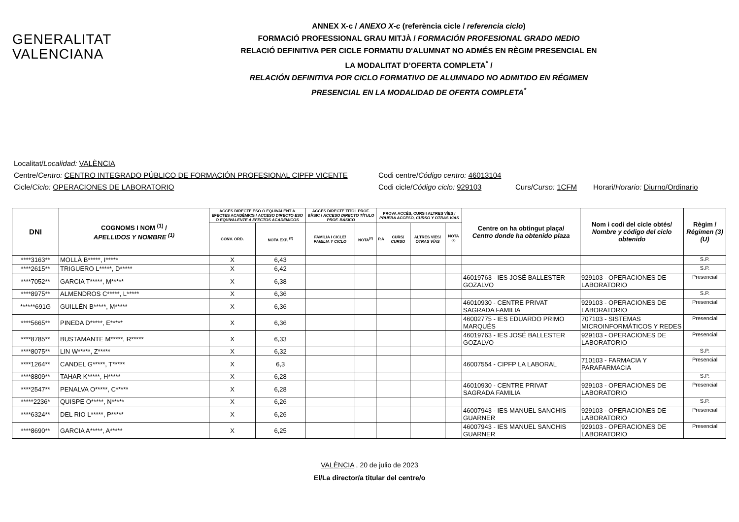GENERALITAT
VALENCIANA
ANNEX X-c / ANEXO X-c (referència cicle / referencia ciclo)
FORMACIÓ PROFESSIONAL GRAU MITJÀ / FORMACIÓN PROFESIONAL GRADO MEDIO
RELACIÓ DEFINITIVA PER CICLE FORMATIU D'ALUMNAT NO ADMÉS EN RÈGIM PRESENCIAL EN
LA MODALITAT D’OFERTA COMPLETA<sup>*</sup> /
RELACIÓN DEFINITIVA POR CICLO FORMATIVO DE ALUMNADO NO ADMITIDO EN RÉGIMEN
PRESENCIAL EN LA MODALIDAD DE OFERTA COMPLETA<sup>*</sup>
Localitat/ Localidad: VALÈNCIA
Centre/Centro: CENTRO INTEGRADO PÚBLICO DE FORMACIÓN PROFESIONAL CIPFP VICENTE Codi centre/Código centro: 46013104
Cicle/Ciclo: OPERACIONES DE LABORATORIO Codi cicle/Código ciclo: 929103 Curs/Curso: 1CFM Horari/Horario: Diurno/Ordinario
| DNI | COGNOMS I NOM <sup>(1)</sup> / APELLIDOS Y NOMBRE <sup>(1)</sup> | ACCÉS DIRECTE ESO O EQUIVALENT A EFECTES ACADÈMICS / ACCESO DIRECTO ESO O EQUIVALENTE A EFECTOS ACADÉMICOS | | ACCÉS DIRECTE TÍTOL PROF. BÀSIC / ACCESO DIRECTO TÍTULO PROF. BÁSICO | | PROVA ACCÉS, CURS I ALTRES VÍES / PRUEBA ACCESO, CURSO Y OTRAS VÍAS | | | | Centre on ha obtingut plaça/ Centro donde ha obtenido plaza | Nom i codi del cicle obtés/ Nombre y código del ciclo obtenido | Règim / Régimen (3)(U) |
| --- | --- | --- | --- | --- | --- | --- | --- | --- | --- | --- | --- | --- |
| | | CONV. ORD. | NOTA EXP. <sup>(2)</sup> | FAMÍLIA I CICLE/ FAMILIA Y CICLO | NOTA<sup>(2)</sup> | P.A | CURS/ CURSO | ALTRES VÍES/ OTRAS VÍAS | NOTA <sup>(2)</sup> | | | |
| ****3163** | MOLLÀ B*****, I***** | X | 6,43 | | | | | | | | | S.P. |
| ****2615** | TRIGUERO L*****, D***** | X | 6,42 | | | | | | | | | S.P. |
| ****7052** | GARCIA T*****, M***** | X | 6,38 | | | | | | | 46019763 - IES JOSÉ BALLESTER GOZALVO | 929103 - OPERACIONES DE LABORATORIO | Presencial |
| ****8975** | ALMENDROS C*****, L***** | X | 6,36 | | | | | | | | | S.P. |
| ******691G | GUILLÉN B*****, M***** | X | 6,36 | | | | | | | 46010930 - CENTRE PRIVAT SAGRADA FAMILIA | 929103 - OPERACIONES DE LABORATORIO | Presencial |
| ****5665** | PINEDA D*****, E***** | X | 6,36 | | | | | | | 46002775 - IES EDUARDO PRIMO MARQUÉS | 707103 - SISTEMAS MICROINFORMÁTICOS Y REDES | Presencial |
| ****8785** | BUSTAMANTE M*****, R***** | X | 6,33 | | | | | | | 46019763 - IES JOSÉ BALLESTER GOZALVO | 929103 - OPERACIONES DE LABORATORIO | Presencial |
| ****8075** | LIN W*****, Z***** | X | 6,32 | | | | | | | | | S.P. |
| ****1264** | CANDEL G*****, T***** | X | 6,3 | | | | | | | 46007554 - CIPFP LA LABORAL | 710103 - FARMACIA Y PARAFARMACIA | Presencial |
| ****8809** | TAHAR K*****, H***** | X | 6,28 | | | | | | | | | S.P. |
| ****2547** | PENALVA O*****, C***** | X | 6,28 | | | | | | | 46010930 - CENTRE PRIVAT SAGRADA FAMILIA | 929103 - OPERACIONES DE LABORATORIO | Presencial |
| *****2236* | QUISPE O*****, N***** | X | 6,26 | | | | | | | | | S.P. |
| ****6324** | DEL RIO L*****, P***** | X | 6,26 | | | | | | | 46007943 - IES MANUEL SANCHIS GUARNER | 929103 - OPERACIONES DE LABORATORIO | Presencial |
| ****8690** | GARCIA A*****, A***** | X | 6,25 | | | | | | | 46007943 - IES MANUEL SANCHIS GUARNER | 929103 - OPERACIONES DE LABORATORIO | Presencial |
VALÈNCIA , 20 de julio de 2023
El/La director/a titular del centre/o